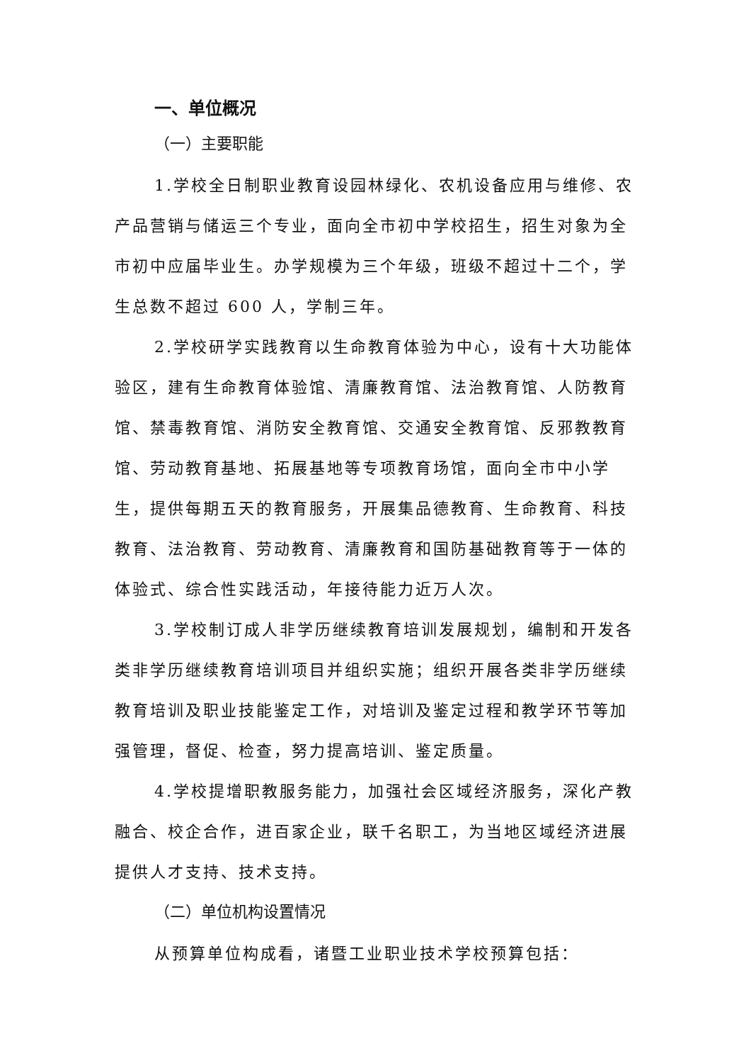一、单位概况
（一）主要职能
1.学校全日制职业教育设园林绿化、农机设备应用与维修、农产品营销与储运三个专业，面向全市初中学校招生，招生对象为全市初中应届毕业生。办学规模为三个年级，班级不超过十二个，学生总数不超过 600 人，学制三年。
2.学校研学实践教育以生命教育体验为中心，设有十大功能体验区，建有生命教育体验馆、清廉教育馆、法治教育馆、人防教育馆、禁毒教育馆、消防安全教育馆、交通安全教育馆、反邪教教育馆、劳动教育基地、拓展基地等专项教育场馆，面向全市中小学生，提供每期五天的教育服务，开展集品德教育、生命教育、科技教育、法治教育、劳动教育、清廉教育和国防基础教育等于一体的体验式、综合性实践活动，年接待能力近万人次。
3.学校制订成人非学历继续教育培训发展规划，编制和开发各类非学历继续教育培训项目并组织实施；组织开展各类非学历继续教育培训及职业技能鉴定工作，对培训及鉴定过程和教学环节等加强管理，督促、检查，努力提高培训、鉴定质量。
4.学校提增职教服务能力，加强社会区域经济服务，深化产教融合、校企合作，进百家企业，联千名职工，为当地区域经济进展提供人才支持、技术支持。
（二）单位机构设置情况
从预算单位构成看，诸暨工业职业技术学校预算包括：